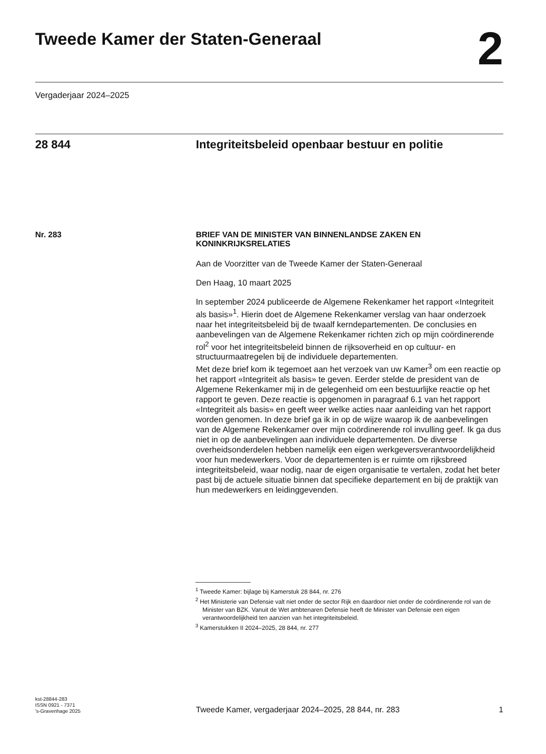Tweede Kamer der Staten-Generaal
2
Vergaderjaar 2024–2025
28 844 Integriteitsbeleid openbaar bestuur en politie
Nr. 283 BRIEF VAN DE MINISTER VAN BINNENLANDSE ZAKEN EN KONINKRIJKSRELATIES
Aan de Voorzitter van de Tweede Kamer der Staten-Generaal
Den Haag, 10 maart 2025
In september 2024 publiceerde de Algemene Rekenkamer het rapport «Integriteit als basis»<sup>1</sup>. Hierin doet de Algemene Rekenkamer verslag van haar onderzoek naar het integriteitsbeleid bij de twaalf kerndepartementen. De conclusies en aanbevelingen van de Algemene Rekenkamer richten zich op mijn coördinerende rol<sup>2</sup> voor het integriteitsbeleid binnen de rijksoverheid en op cultuur- en structuurmaatregelen bij de individuele departementen.
Met deze brief kom ik tegemoet aan het verzoek van uw Kamer<sup>3</sup> om een reactie op het rapport «Integriteit als basis» te geven. Eerder stelde de president van de Algemene Rekenkamer mij in de gelegenheid om een bestuurlijke reactie op het rapport te geven. Deze reactie is opgenomen in paragraaf 6.1 van het rapport «Integriteit als basis» en geeft weer welke acties naar aanleiding van het rapport worden genomen. In deze brief ga ik in op de wijze waarop ik de aanbevelingen van de Algemene Rekenkamer over mijn coördinerende rol invulling geef. Ik ga dus niet in op de aanbevelingen aan individuele departementen. De diverse overheidsonderdelen hebben namelijk een eigen werkgeversverantwoordelijkheid voor hun medewerkers. Voor de departementen is er ruimte om rijksbreed integriteitsbeleid, waar nodig, naar de eigen organisatie te vertalen, zodat het beter past bij de actuele situatie binnen dat specifieke departement en bij de praktijk van hun medewerkers en leidinggevenden.
<sup>1</sup> Tweede Kamer: bijlage bij Kamerstuk 28 844, nr. 276
<sup>2</sup> Het Ministerie van Defensie valt niet onder de sector Rijk en daardoor niet onder de coördinerende rol van de Minister van BZK. Vanuit de Wet ambtenaren Defensie heeft de Minister van Defensie een eigen verantwoordelijkheid ten aanzien van het integriteitsbeleid.
<sup>3</sup> Kamerstukken II 2024–2025, 28 844, nr. 277
kst-28844-283
ISSN 0921 - 7371
's-Gravenhage 2025
Tweede Kamer, vergaderjaar 2024–2025, 28 844, nr. 283
1